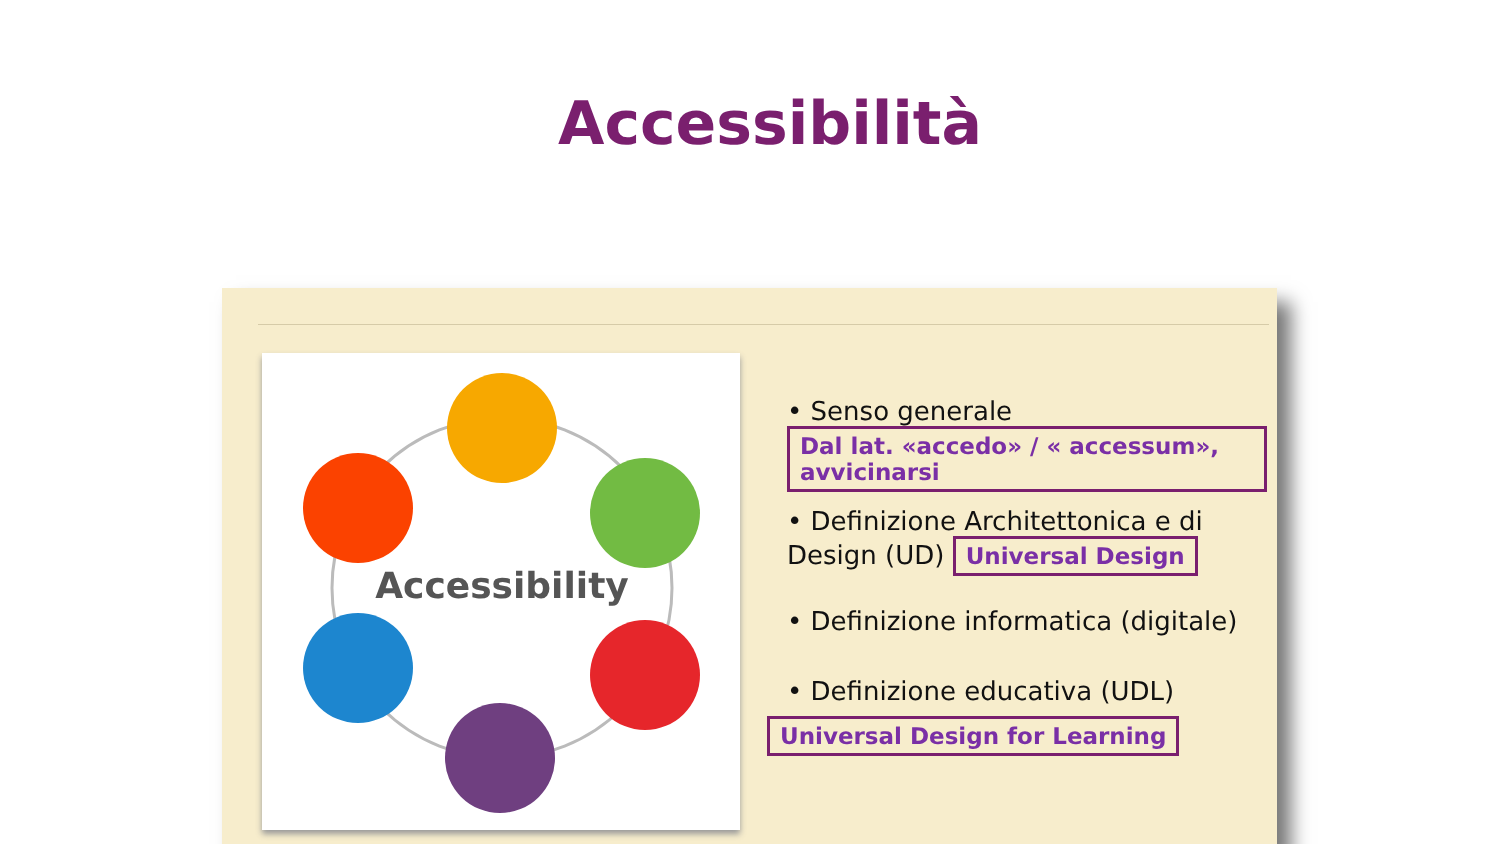Accessibilità
Accessibility
• Senso generale Dal lat. «accedo» / « accessum», avvicinarsi
• Definizione Architettonica e di Design (UD) Universal Design
• Definizione informatica (digitale)
• Definizione educativa (UDL)
Universal Design for Learning